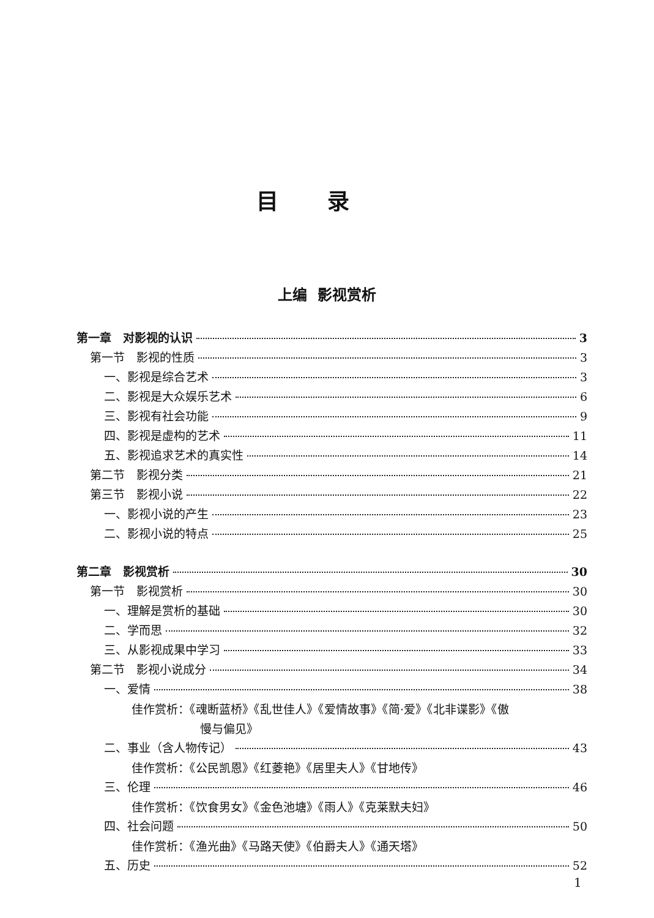目录
上编 影视赏析
第一章　对影视的认识 3
第一节　影视的性质 3
一、影视是综合艺术 3
二、影视是大众娱乐艺术 6
三、影视有社会功能 9
四、影视是虚构的艺术 11
五、影视追求艺术的真实性 14
第二节　影视分类 21
第三节　影视小说 22
一、影视小说的产生 23
二、影视小说的特点 25
第二章　影视赏析 30
第一节　影视赏析 30
一、理解是赏析的基础 30
二、学而思 32
三、从影视成果中学习 33
第二节　影视小说成分 34
一、爱情 38
佳作赏析：《魂断蓝桥》《乱世佳人》《爱情故事》《简·爱》《北非谍影》《傲
慢与偏见》
二、事业（含人物传记） 43
佳作赏析：《公民凯恩》《红菱艳》《居里夫人》《甘地传》
三、伦理 46
佳作赏析：《饮食男女》《金色池塘》《雨人》《克莱默夫妇》
四、社会问题 50
佳作赏析：《渔光曲》《马路天使》《伯爵夫人》《通天塔》
五、历史 52
1